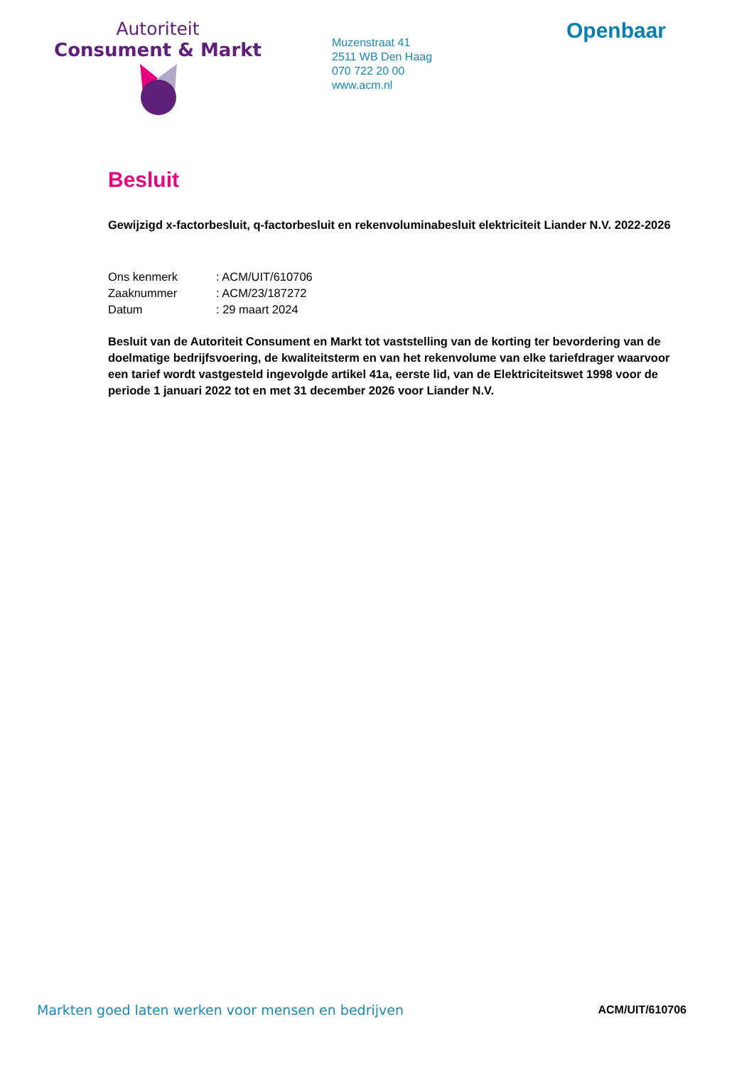Autoriteit
Consument & Markt
Muzenstraat 41
2511 WB Den Haag
070 722 20 00
www.acm.nl
Openbaar
Besluit
Gewijzigd x-factorbesluit, q-factorbesluit en rekenvoluminabesluit elektriciteit Liander N.V. 2022-2026
| Ons kenmerk | : ACM/UIT/610706 |
| Zaaknummer | : ACM/23/187272 |
| Datum | : 29 maart 2024 |
Besluit van de Autoriteit Consument en Markt tot vaststelling van de korting ter bevordering van de doelmatige bedrijfsvoering, de kwaliteitsterm en van het rekenvolume van elke tariefdrager waarvoor een tarief wordt vastgesteld ingevolgde artikel 41a, eerste lid, van de Elektriciteitswet 1998 voor de periode 1 januari 2022 tot en met 31 december 2026 voor Liander N.V.
Markten goed laten werken voor mensen en bedrijven ACM/UIT/610706